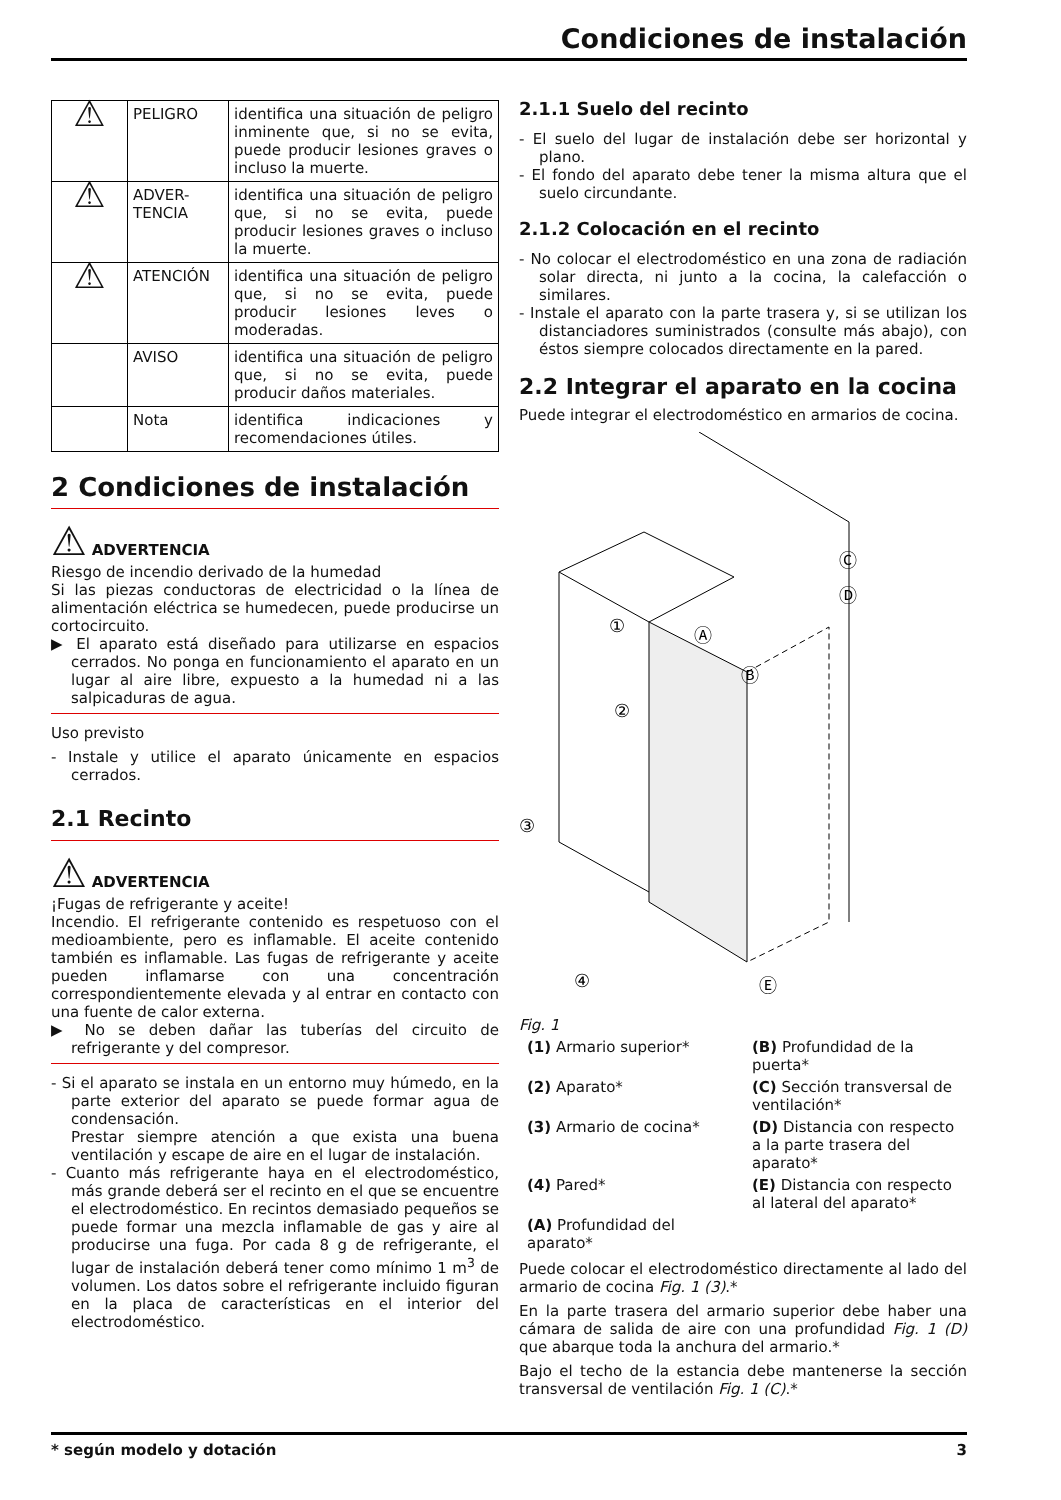Condiciones de instalación
| ⚠ | PELIGRO | identifica una situación de peligro inminente que, si no se evita, puede producir lesiones graves o incluso la muerte. |
| ⚠ | ADVER- TENCIA | identifica una situación de peligro que, si no se evita, puede producir lesiones graves o incluso la muerte. |
| ⚠ | ATENCIÓN | identifica una situación de peligro que, si no se evita, puede producir lesiones leves o moderadas. |
| | AVISO | identifica una situación de peligro que, si no se evita, puede producir daños materiales. |
| | Nota | identifica indicaciones y recomendaciones útiles. |
2 Condiciones de instalación
⚠ ADVERTENCIA
Riesgo de incendio derivado de la humedad
Si las piezas conductoras de electricidad o la línea de alimentación eléctrica se humedecen, puede producirse un cortocircuito.
▶ El aparato está diseñado para utilizarse en espacios cerrados. No ponga en funcionamiento el aparato en un lugar al aire libre, expuesto a la humedad ni a las salpicaduras de agua.
Uso previsto
- Instale y utilice el aparato únicamente en espacios cerrados.
2.1 Recinto
⚠ ADVERTENCIA
¡Fugas de refrigerante y aceite!
Incendio. El refrigerante contenido es respetuoso con el medioambiente, pero es inflamable. El aceite contenido también es inflamable. Las fugas de refrigerante y aceite pueden inflamarse con una concentración correspondientemente elevada y al entrar en contacto con una fuente de calor externa.
▶ No se deben dañar las tuberías del circuito de refrigerante y del compresor.
- Si el aparato se instala en un entorno muy húmedo, en la parte exterior del aparato se puede formar agua de condensación.
Prestar siempre atención a que exista una buena ventilación y escape de aire en el lugar de instalación.
- Cuanto más refrigerante haya en el electrodoméstico, más grande deberá ser el recinto en el que se encuentre el electrodoméstico. En recintos demasiado pequeños se puede formar una mezcla inflamable de gas y aire al producirse una fuga. Por cada 8 g de refrigerante, el lugar de instalación deberá tener como mínimo 1 m<sup>3</sup> de volumen. Los datos sobre el refrigerante incluido figuran en la placa de características en el interior del electrodoméstico.
2.1.1 Suelo del recinto
- El suelo del lugar de instalación debe ser horizontal y plano.
- El fondo del aparato debe tener la misma altura que el suelo circundante.
2.1.2 Colocación en el recinto
- No colocar el electrodoméstico en una zona de radiación solar directa, ni junto a la cocina, la calefacción o similares.
- Instale el aparato con la parte trasera y, si se utilizan los distanciadores suministrados (consulte más abajo), con éstos siempre colocados directamente en la pared.
2.2 Integrar el aparato en la cocina
Puede integrar el electrodoméstico en armarios de cocina.
①
②
③
④
Ⓐ
Ⓑ
Ⓒ
Ⓓ
Ⓔ
Fig. 1
(1) Armario superior*
(B) Profundidad de la puerta*
(2) Aparato*
(C) Sección transversal de ventilación*
(3) Armario de cocina*
(D) Distancia con respecto a la parte trasera del aparato*
(4) Pared*
(E) Distancia con respecto al lateral del aparato*
(A) Profundidad del aparato*
Puede colocar el electrodoméstico directamente al lado del armario de cocina Fig. 1 (3).*
En la parte trasera del armario superior debe haber una cámara de salida de aire con una profundidad Fig. 1 (D) que abarque toda la anchura del armario.*
Bajo el techo de la estancia debe mantenerse la sección transversal de ventilación Fig. 1 (C).*
* según modelo y dotación 3